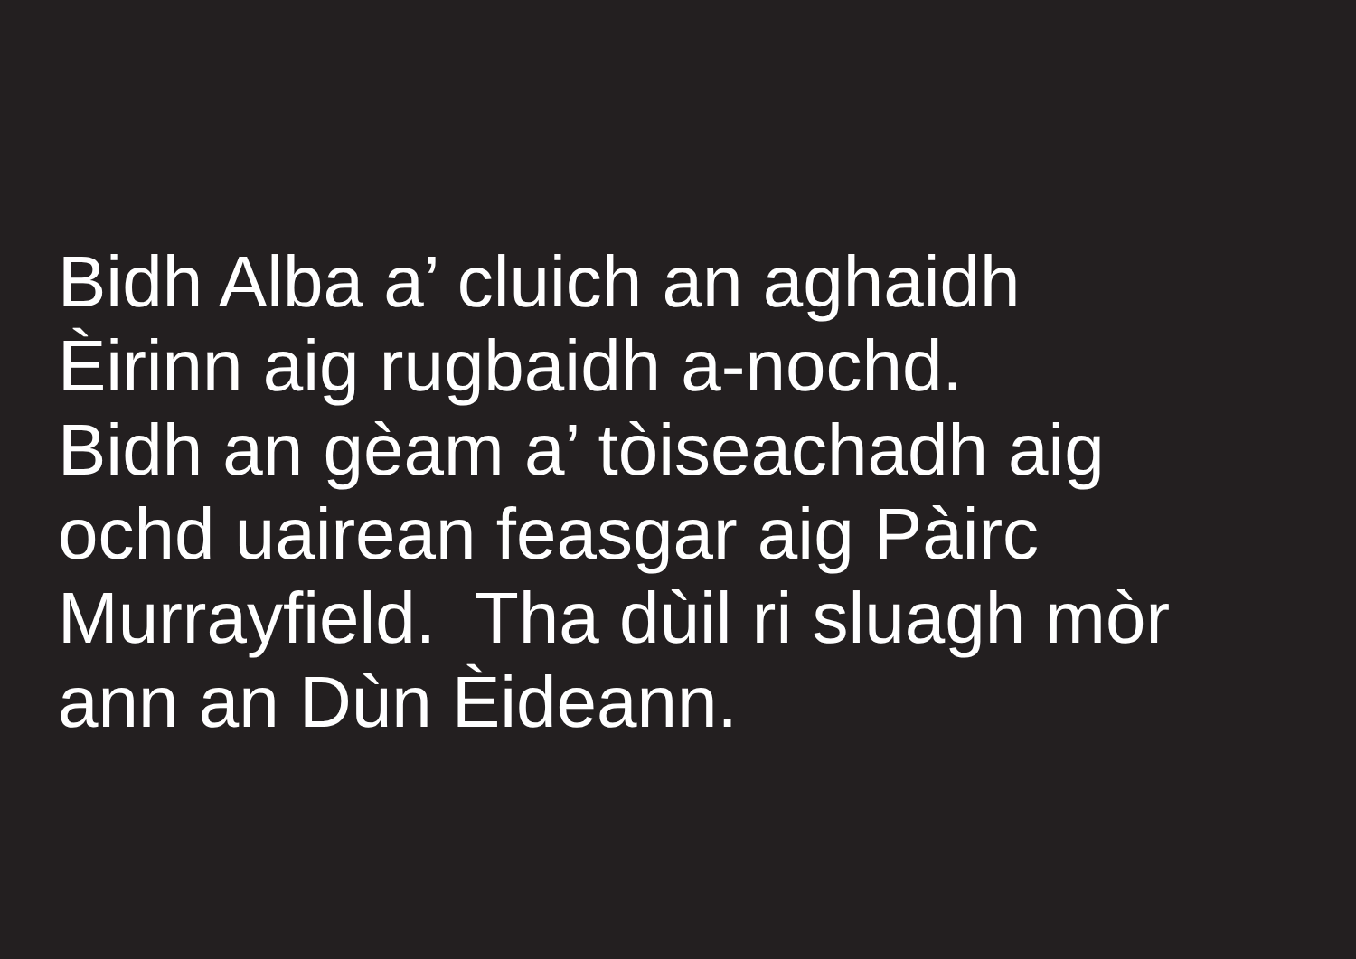Bidh Alba a’ cluich an aghaidh Èirinn aig rugbaidh a-nochd. Bidh an gèam a’ tòiseachadh aig ochd uairean feasgar aig Pàirc Murrayfield. Tha dùil ri sluagh mòr ann an Dùn Èideann.